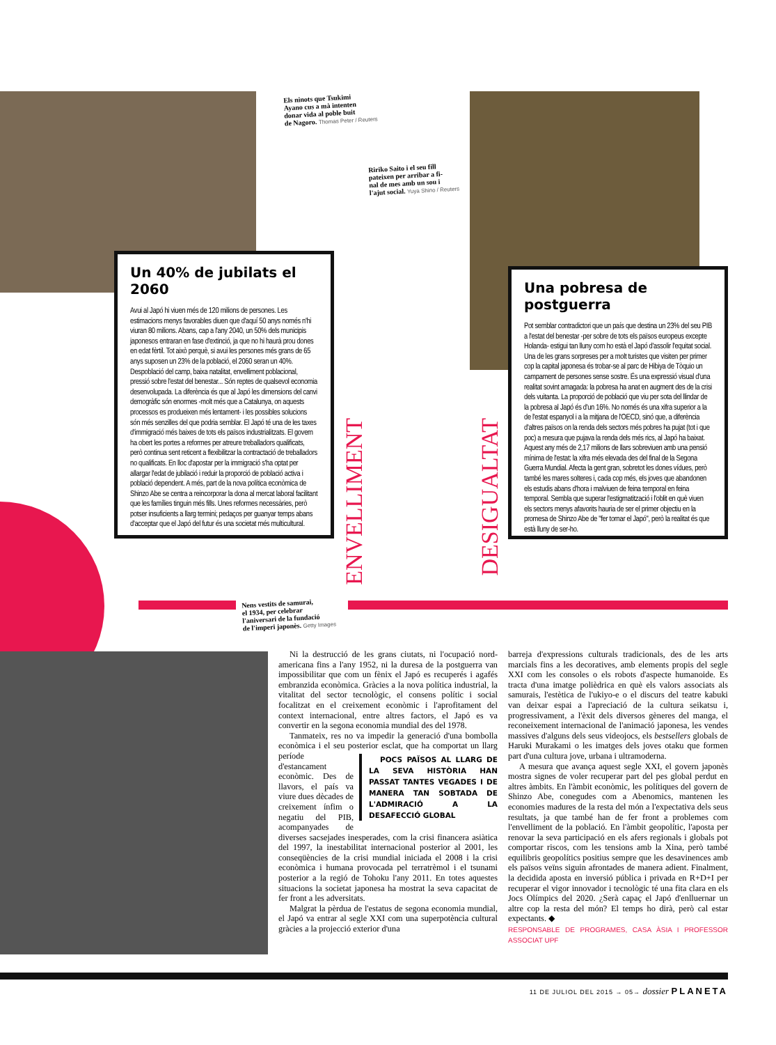Els ninots que Tsukimi
Ayano cus a mà intenten
donar vida al poble buit
de Nagoro. Thomas Peter / Reuters
Ririko Saito i el seu fill
pateixen per arribar a fi-
nal de mes amb un sou i
l'ajut social. Yuya Shino / Reuters
Un 40% de jubilats el 2060
Avui al Japó hi viuen més de 120 milions de persones. Les estimacions menys favorables diuen que d'aquí 50 anys només n'hi viuran 80 milions. Abans, cap a l'any 2040, un 50% dels municipis japonesos entraran en fase d'extinció, ja que no hi haurà prou dones en edat fèrtil. Tot això perquè, si avui les persones més grans de 65 anys suposen un 23% de la població, el 2060 seran un 40%. Despoblació del camp, baixa natalitat, envelliment poblacional, pressió sobre l'estat del benestar... Són reptes de qualsevol economia desenvolupada. La diferència és que al Japó les dimensions del canvi demogràfic són enormes -molt més que a Catalunya, on aquests processos es produeixen més lentament- i les possibles solucions són més senzilles del que podria semblar. El Japó té una de les taxes d'immigració més baixes de tots els països industrialitzats. El govern ha obert les portes a reformes per atreure treballadors qualificats, però continua sent reticent a flexibilitzar la contractació de treballadors no qualificats. En lloc d'apostar per la immigració s'ha optat per allargar l'edat de jubilació i reduir la proporció de població activa i població dependent. A més, part de la nova política econòmica de Shinzo Abe se centra a reincorporar la dona al mercat laboral facilitant que les famílies tinguin més fills. Unes reformes necessàries, però potser insuficients a llarg termini; pedaços per guanyar temps abans d'acceptar que el Japó del futur és una societat més multicultural.
ENVELLIMENT
DESIGUALTAT
Una pobresa de postguerra
Pot semblar contradictori que un país que destina un 23% del seu PIB a l'estat del benestar -per sobre de tots els països europeus excepte Holanda- estigui tan lluny com ho està el Japó d'assolir l'equitat social. Una de les grans sorpreses per a molt turistes que visiten per primer cop la capital japonesa és trobar-se al parc de Hibiya de Tòquio un campament de persones sense sostre. És una expressió visual d'una realitat sovint amagada: la pobresa ha anat en augment des de la crisi dels vuitanta. La proporció de població que viu per sota del llindar de la pobresa al Japó és d'un 16%. No només és una xifra superior a la de l'estat espanyol i a la mitjana de l'OECD, sinó que, a diferència d'altres països on la renda dels sectors més pobres ha pujat (tot i que poc) a mesura que pujava la renda dels més rics, al Japó ha baixat. Aquest any més de 2,17 milions de llars sobreviuen amb una pensió mínima de l'estat: la xifra més elevada des del final de la Segona Guerra Mundial. Afecta la gent gran, sobretot les dones vídues, però també les mares solteres i, cada cop més, els joves que abandonen els estudis abans d'hora i malviuen de feina temporal en feina temporal. Sembla que superar l'estigmatització i l'oblit en què viuen els sectors menys afavorits hauria de ser el primer objectiu en la promesa de Shinzo Abe de "fer tornar el Japó", però la realitat és que està lluny de ser-ho.
Nens vestits de samurai,
el 1934, per celebrar
l'aniversari de la fundació
de l'imperi japonès. Getty Images
Ni la destrucció de les grans ciutats, ni l'ocupació nord-americana fins a l'any 1952, ni la duresa de la postguerra van impossibilitar que com un fènix el Japó es recuperés i agafés embranzida econòmica. Gràcies a la nova política industrial, la vitalitat del sector tecnològic, el consens polític i social focalitzat en el creixement econòmic i l'aprofitament del context internacional, entre altres factors, el Japó es va convertir en la segona economia mundial des del 1978.
Tanmateix, res no va impedir la generació d'una bombolla econòmica i el seu posterior esclat, que ha comportat un POCS PAÏSOS AL LLARG DE LA SEVA HISTÒRIA HAN PASSAT TANTES VEGADES I DE MANERA TAN SOBTADA DE L'ADMIRACIÓ A LA DESAFECCIÓ GLOBAL llarg període d'estancament econòmic. Des de llavors, el país va viure dues dècades de creixement ínfim o negatiu del PIB, acompanyades de diverses sacsejades inesperades, com la crisi financera asiàtica del 1997, la inestabilitat internacional posterior al 2001, les conseqüències de la crisi mundial iniciada el 2008 i la crisi econòmica i humana provocada pel terratrèmol i el tsunami posterior a la regió de Tohoku l'any 2011. En totes aquestes situacions la societat japonesa ha mostrat la seva capacitat de fer front a les adversitats.
Malgrat la pèrdua de l'estatus de segona economia mundial, el Japó va entrar al segle XXI com una superpotència cultural gràcies a la projecció exterior d'una
barreja d'expressions culturals tradicionals, des de les arts marcials fins a les decoratives, amb elements propis del segle XXI com les consoles o els robots d'aspecte humanoide. Es tracta d'una imatge polièdrica en què els valors associats als samurais, l'estètica de l'ukiyo-e o el discurs del teatre kabuki van deixar espai a l'apreciació de la cultura seikatsu i, progressivament, a l'èxit dels diversos gèneres del manga, el reconeixement internacional de l'animació japonesa, les vendes massives d'alguns dels seus videojocs, els bestsellers globals de Haruki Murakami o les imatges dels joves otaku que formen part d'una cultura jove, urbana i ultramoderna.
A mesura que avança aquest segle XXI, el govern japonès mostra signes de voler recuperar part del pes global perdut en altres àmbits. En l'àmbit econòmic, les polítiques del govern de Shinzo Abe, conegudes com a Abenomics, mantenen les economies madures de la resta del món a l'expectativa dels seus resultats, ja que també han de fer front a problemes com l'envelliment de la població. En l'àmbit geopolític, l'aposta per renovar la seva participació en els afers regionals i globals pot comportar riscos, com les tensions amb la Xina, però també equilibris geopolítics positius sempre que les desavinences amb els països veïns siguin afrontades de manera adient. Finalment, la decidida aposta en inversió pública i privada en R+D+I per recuperar el vigor innovador i tecnològic té una fita clara en els Jocs Olímpics del 2020. ¿Serà capaç el Japó d'enlluernar un altre cop la resta del món? El temps ho dirà, però cal estar expectants. ◆
RESPONSABLE DE PROGRAMES, CASA ÀSIA I PROFESSOR ASSOCIAT UPF
11 DE JULIOL DEL 2015 → 05→ dossier PLANETA